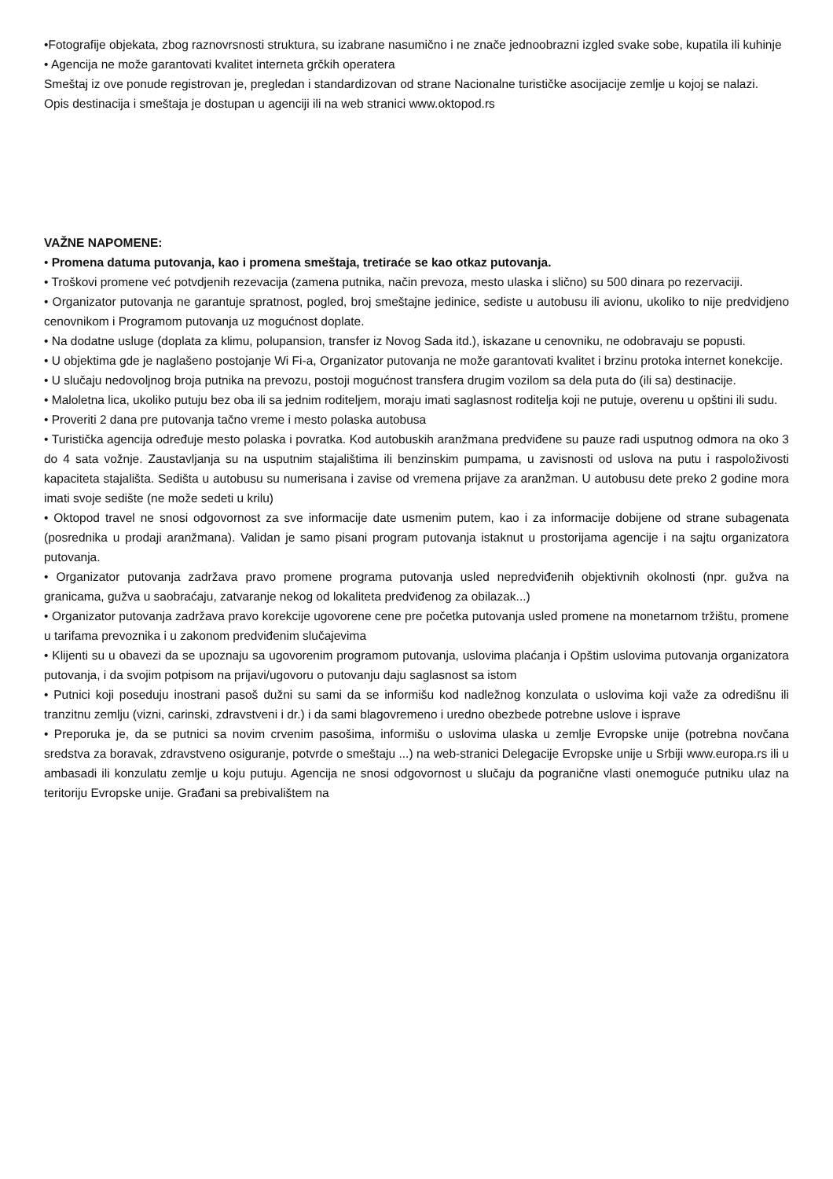•Fotografije objekata, zbog raznovrsnosti struktura, su izabrane nasumično i ne znače jednoobrazni izgled svake sobe, kupatila ili kuhinje
• Agencija ne može garantovati kvalitet interneta grčkih operatera
Smeštaj iz ove ponude registrovan je, pregledan i standardizovan od strane Nacionalne turističke asocijacije zemlje u kojoj se nalazi.
Opis destinacija i smeštaja je dostupan u agenciji ili na web stranici www.oktopod.rs
VAŽNE NAPOMENE:
• Promena datuma putovanja, kao i promena smeštaja, tretiraće se kao otkaz putovanja.
• Troškovi promene već potvdjenih rezevacija (zamena putnika, način prevoza, mesto ulaska i slično) su 500 dinara po rezervaciji.
• Organizator putovanja ne garantuje spratnost, pogled, broj smeštajne jedinice, sediste u autobusu ili avionu, ukoliko to nije predvidjeno cenovnikom i Programom putovanja uz mogućnost doplate.
• Na dodatne usluge (doplata za klimu, polupansion, transfer iz Novog Sada itd.), iskazane u cenovniku, ne odobravaju se popusti.
• U objektima gde je naglašeno postojanje Wi Fi-a, Organizator putovanja ne može garantovati kvalitet i brzinu protoka internet konekcije.
• U slučaju nedovoljnog broja putnika na prevozu, postoji mogućnost transfera drugim vozilom sa dela puta do (ili sa) destinacije.
• Maloletna lica, ukoliko putuju bez oba ili sa jednim roditeljem, moraju imati saglasnost roditelja koji ne putuje, overenu u opštini ili sudu.
• Proveriti 2 dana pre putovanja tačno vreme i mesto polaska autobusa
• Turistička agencija određuje mesto polaska i povratka. Kod autobuskih aranžmana predviđene su pauze radi usputnog odmora na oko 3 do 4 sata vožnje. Zaustavljanja su na usputnim stajalištima ili benzinskim pumpama, u zavisnosti od uslova na putu i raspoloživosti kapaciteta stajališta. Sedišta u autobusu su numerisana i zavise od vremena prijave za aranžman. U autobusu dete preko 2 godine mora imati svoje sedište (ne može sedeti u krilu)
• Oktopod travel ne snosi odgovornost za sve informacije date usmenim putem, kao i za informacije dobijene od strane subagenata (posrednika u prodaji aranžmana). Validan je samo pisani program putovanja istaknut u prostorijama agencije i na sajtu organizatora putovanja.
• Organizator putovanja zadržava pravo promene programa putovanja usled nepredviđenih objektivnih okolnosti (npr. gužva na granicama, gužva u saobraćaju, zatvaranje nekog od lokaliteta predviđenog za obilazak...)
• Organizator putovanja zadržava pravo korekcije ugovorene cene pre početka putovanja usled promene na monetarnom tržištu, promene u tarifama prevoznika i u zakonom predviđenim slučajevima
• Klijenti su u obavezi da se upoznaju sa ugovorenim programom putovanja, uslovima plaćanja i Opštim uslovima putovanja organizatora putovanja, i da svojim potpisom na prijavi/ugovoru o putovanju daju saglasnost sa istom
• Putnici koji poseduju inostrani pasoš dužni su sami da se informišu kod nadležnog konzulata o uslovima koji važe za odredišnu ili tranzitnu zemlju (vizni, carinski, zdravstveni i dr.) i da sami blagovremeno i uredno obezbede potrebne uslove i isprave
• Preporuka je, da se putnici sa novim crvenim pasošima, informišu o uslovima ulaska u zemlje Evropske unije (potrebna novčana sredstva za boravak, zdravstveno osiguranje, potvrde o smeštaju ...) na web-stranici Delegacije Evropske unije u Srbiji www.europa.rs ili u ambasadi ili konzulatu zemlje u koju putuju. Agencija ne snosi odgovornost u slučaju da pogranične vlasti onemoguće putniku ulaz na teritoriju Evropske unije. Građani sa prebivalištem na